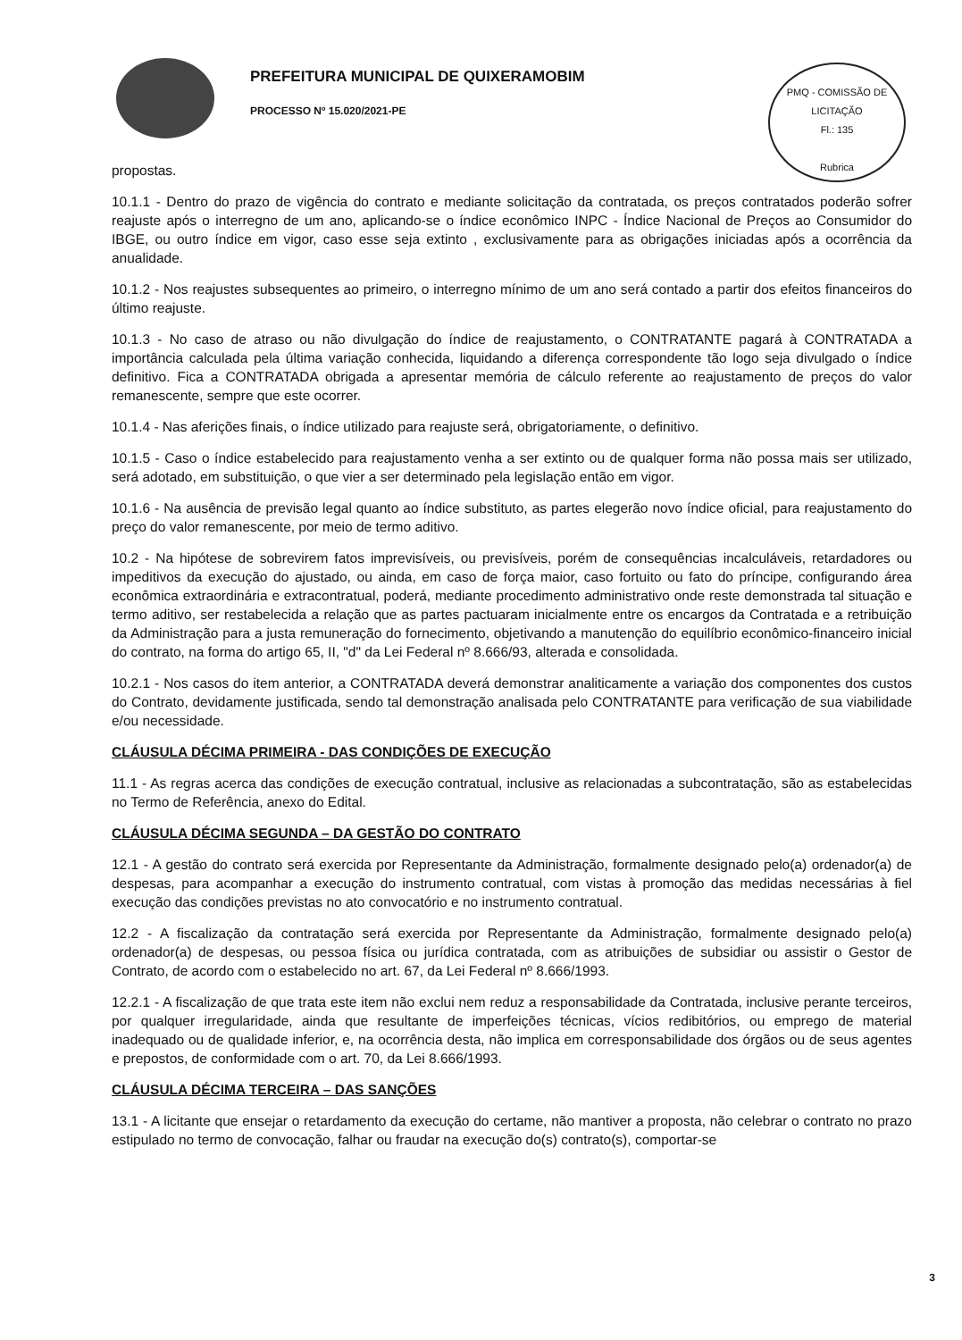PREFEITURA MUNICIPAL DE QUIXERAMOBIM
PROCESSO Nº 15.020/2021-PE
PMQ - COMISSÃO DE LICITAÇÃO
Fl.: 135
Rubrica
propostas.
10.1.1 - Dentro do prazo de vigência do contrato e mediante solicitação da contratada, os preços contratados poderão sofrer reajuste após o interregno de um ano, aplicando-se o índice econômico INPC - Índice Nacional de Preços ao Consumidor do IBGE, ou outro índice em vigor, caso esse seja extinto , exclusivamente para as obrigações iniciadas após a ocorrência da anualidade.
10.1.2 - Nos reajustes subsequentes ao primeiro, o interregno mínimo de um ano será contado a partir dos efeitos financeiros do último reajuste.
10.1.3 - No caso de atraso ou não divulgação do índice de reajustamento, o CONTRATANTE pagará à CONTRATADA a importância calculada pela última variação conhecida, liquidando a diferença correspondente tão logo seja divulgado o índice definitivo. Fica a CONTRATADA obrigada a apresentar memória de cálculo referente ao reajustamento de preços do valor remanescente, sempre que este ocorrer.
10.1.4 - Nas aferições finais, o índice utilizado para reajuste será, obrigatoriamente, o definitivo.
10.1.5 - Caso o índice estabelecido para reajustamento venha a ser extinto ou de qualquer forma não possa mais ser utilizado, será adotado, em substituição, o que vier a ser determinado pela legislação então em vigor.
10.1.6 - Na ausência de previsão legal quanto ao índice substituto, as partes elegerão novo índice oficial, para reajustamento do preço do valor remanescente, por meio de termo aditivo.
10.2 - Na hipótese de sobrevirem fatos imprevisíveis, ou previsíveis, porém de consequências incalculáveis, retardadores ou impeditivos da execução do ajustado, ou ainda, em caso de força maior, caso fortuito ou fato do príncipe, configurando área econômica extraordinária e extracontratual, poderá, mediante procedimento administrativo onde reste demonstrada tal situação e termo aditivo, ser restabelecida a relação que as partes pactuaram inicialmente entre os encargos da Contratada e a retribuição da Administração para a justa remuneração do fornecimento, objetivando a manutenção do equilíbrio econômico-financeiro inicial do contrato, na forma do artigo 65, II, "d" da Lei Federal nº 8.666/93, alterada e consolidada.
10.2.1 - Nos casos do item anterior, a CONTRATADA deverá demonstrar analiticamente a variação dos componentes dos custos do Contrato, devidamente justificada, sendo tal demonstração analisada pelo CONTRATANTE para verificação de sua viabilidade e/ou necessidade.
CLÁUSULA DÉCIMA PRIMEIRA - DAS CONDIÇÕES DE EXECUÇÃO
11.1 - As regras acerca das condições de execução contratual, inclusive as relacionadas a subcontratação, são as estabelecidas no Termo de Referência, anexo do Edital.
CLÁUSULA DÉCIMA SEGUNDA – DA GESTÃO DO CONTRATO
12.1 - A gestão do contrato será exercida por Representante da Administração, formalmente designado pelo(a) ordenador(a) de despesas, para acompanhar a execução do instrumento contratual, com vistas à promoção das medidas necessárias à fiel execução das condições previstas no ato convocatório e no instrumento contratual.
12.2 - A fiscalização da contratação será exercida por Representante da Administração, formalmente designado pelo(a) ordenador(a) de despesas, ou pessoa física ou jurídica contratada, com as atribuições de subsidiar ou assistir o Gestor de Contrato, de acordo com o estabelecido no art. 67, da Lei Federal nº 8.666/1993.
12.2.1 - A fiscalização de que trata este item não exclui nem reduz a responsabilidade da Contratada, inclusive perante terceiros, por qualquer irregularidade, ainda que resultante de imperfeições técnicas, vícios redibitórios, ou emprego de material inadequado ou de qualidade inferior, e, na ocorrência desta, não implica em corresponsabilidade dos órgãos ou de seus agentes e prepostos, de conformidade com o art. 70, da Lei 8.666/1993.
CLÁUSULA DÉCIMA TERCEIRA – DAS SANÇÕES
13.1 - A licitante que ensejar o retardamento da execução do certame, não mantiver a proposta, não celebrar o contrato no prazo estipulado no termo de convocação, falhar ou fraudar na execução do(s) contrato(s), comportar-se
3